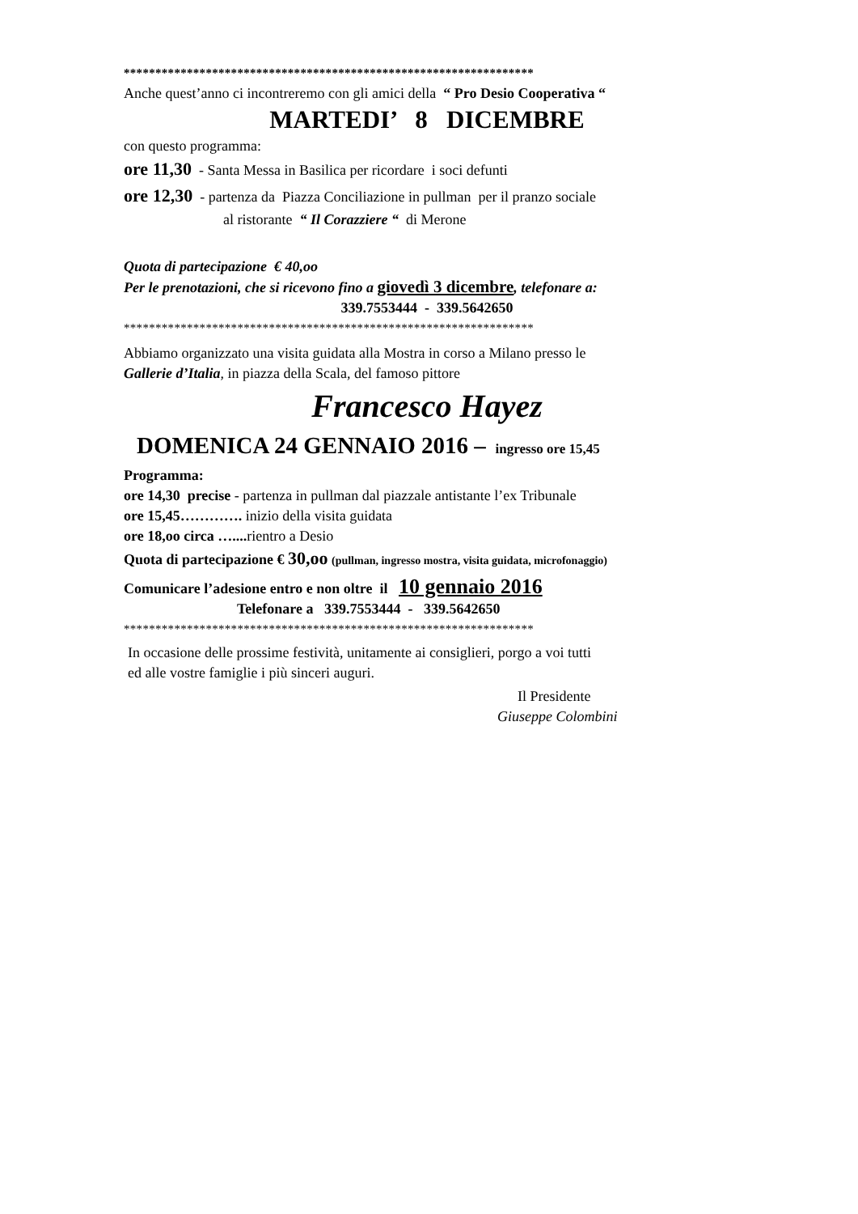*****************************************************************
Anche quest’anno ci incontreremo con gli amici della “ Pro Desio Cooperativa “
MARTEDI’ 8 DICEMBRE
con questo programma:
ore 11,30 - Santa Messa in Basilica per ricordare i soci defunti
ore 12,30 - partenza da Piazza Conciliazione in pullman per il pranzo sociale
al ristorante “ Il Corazziere “ di Merone
Quota di partecipazione € 40,oo
Per le prenotazioni, che si ricevono fino a giovedì 3 dicembre, telefonare a:
339.7553444 - 339.5642650
*****************************************************************
Abbiamo organizzato una visita guidata alla Mostra in corso a Milano presso le
Gallerie d’Italia, in piazza della Scala, del famoso pittore
Francesco Hayez
DOMENICA 24 GENNAIO 2016 – ingresso ore 15,45
Programma:
ore 14,30 precise - partenza in pullman dal piazzale antistante l’ex Tribunale
ore 15,45…………. inizio della visita guidata
ore 18,oo circa ….... rientro a Desio
Quota di partecipazione € 30,oo (pullman, ingresso mostra, visita guidata, microfonaggio)
Comunicare l’adesione entro e non oltre il 10 gennaio 2016
Telefonare a 339.7553444 - 339.5642650
*****************************************************************
In occasione delle prossime festività, unitamente ai consiglieri, porgo a voi tutti
ed alle vostre famiglie i più sinceri auguri.
Il Presidente
Giuseppe Colombini